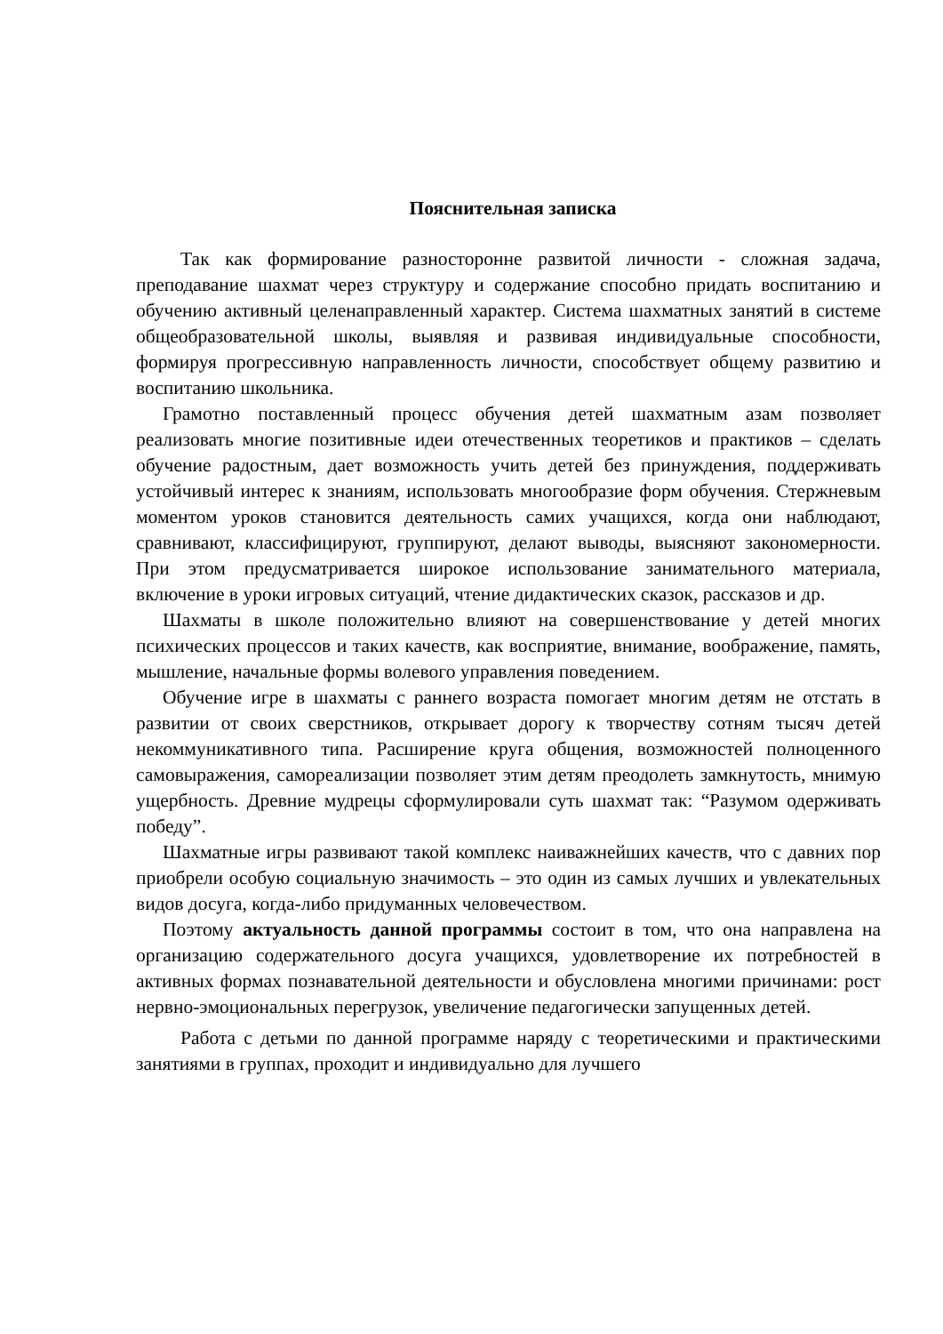Пояснительная записка
Так как формирование разносторонне развитой личности - сложная задача, преподавание шахмат через структуру и содержание способно придать воспитанию и обучению активный целенаправленный характер. Система шахматных занятий в системе общеобразовательной школы, выявляя и развивая индивидуальные способности, формируя прогрессивную направленность личности, способствует общему развитию и воспитанию школьника.
Грамотно поставленный процесс обучения детей шахматным азам позволяет реализовать многие позитивные идеи отечественных теоретиков и практиков – сделать обучение радостным, дает возможность учить детей без принуждения, поддерживать устойчивый интерес к знаниям, использовать многообразие форм обучения. Стержневым моментом уроков становится деятельность самих учащихся, когда они наблюдают, сравнивают, классифицируют, группируют, делают выводы, выясняют закономерности. При этом предусматривается широкое использование занимательного материала, включение в уроки игровых ситуаций, чтение дидактических сказок, рассказов и др.
Шахматы в школе положительно влияют на совершенствование у детей многих психических процессов и таких качеств, как восприятие, внимание, воображение, память, мышление, начальные формы волевого управления поведением.
Обучение игре в шахматы с раннего возраста помогает многим детям не отстать в развитии от своих сверстников, открывает дорогу к творчеству сотням тысяч детей некоммуникативного типа. Расширение круга общения, возможностей полноценного самовыражения, самореализации позволяет этим детям преодолеть замкнутость, мнимую ущербность. Древние мудрецы сформулировали суть шахмат так: “Разумом одерживать победу”.
Шахматные игры развивают такой комплекс наиважнейших качеств, что с давних пор приобрели особую социальную значимость – это один из самых лучших и увлекательных видов досуга, когда-либо придуманных человечеством.
Поэтому актуальность данной программы состоит в том, что она направлена на организацию содержательного досуга учащихся, удовлетворение их потребностей в активных формах познавательной деятельности и обусловлена многими причинами: рост нервно-эмоциональных перегрузок, увеличение педагогически запущенных детей.
Работа с детьми по данной программе наряду с теоретическими и практическими занятиями в группах, проходит и индивидуально для лучшего